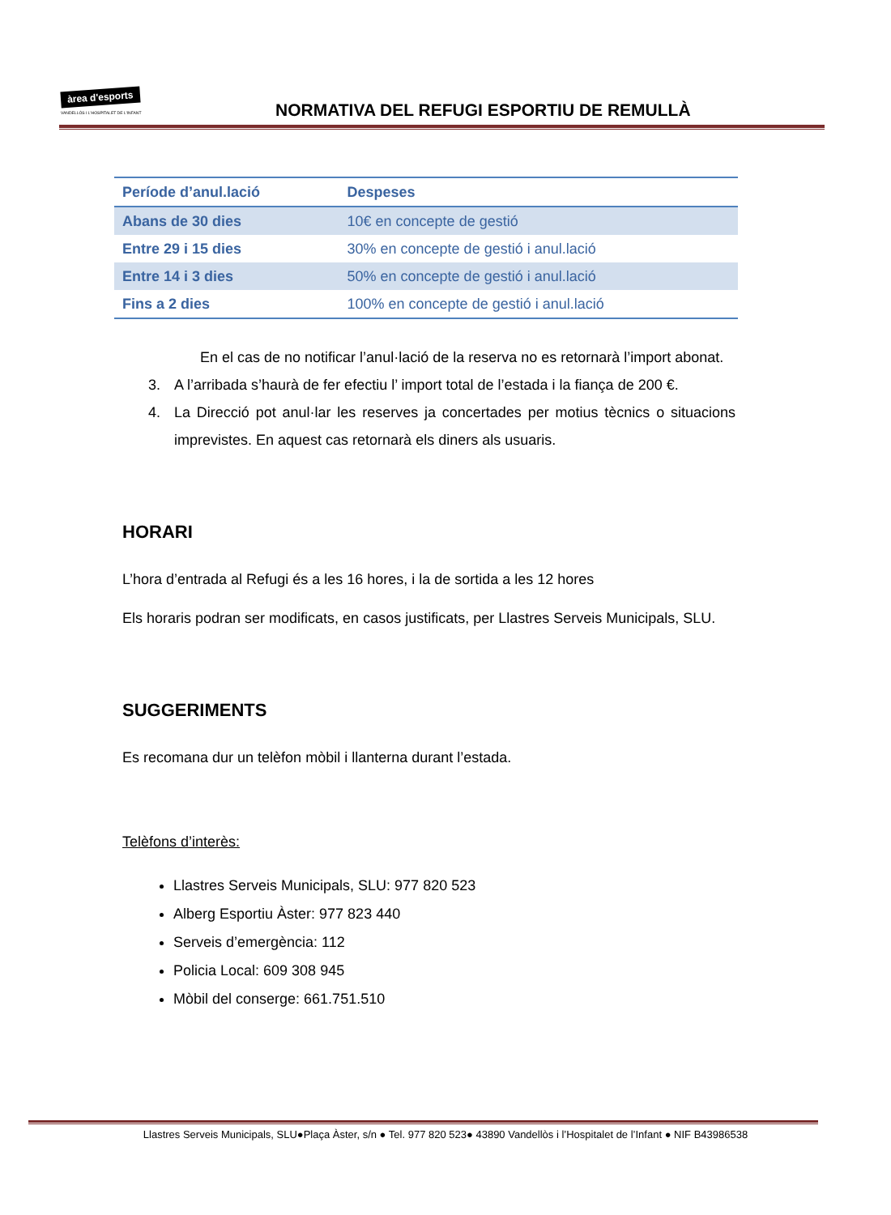àrea d'esports
VANDELLÒS I L'HOSPITALET DE L'INFANT
NORMATIVA DEL REFUGI ESPORTIU DE REMULLÀ
| Període d’anul.lació | Despeses |
| --- | --- |
| Abans de 30 dies | 10€ en concepte de gestió |
| Entre 29 i 15 dies | 30% en concepte de gestió i anul.lació |
| Entre 14 i 3 dies | 50% en concepte de gestió i anul.lació |
| Fins a 2 dies | 100% en concepte de gestió i anul.lació |
En el cas de no notificar l’anul·lació de la reserva no es retornarà l’import abonat.
3. A l’arribada s’haurà de fer efectiu l’ import total de l’estada i la fiança de 200 €.
4. La Direcció pot anul·lar les reserves ja concertades per motius tècnics o situacions imprevistes. En aquest cas retornarà els diners als usuaris.
HORARI
L’hora d’entrada al Refugi és a les 16 hores, i la de sortida a les 12 hores
Els horaris podran ser modificats, en casos justificats, per Llastres Serveis Municipals, SLU.
SUGGERIMENTS
Es recomana dur un telèfon mòbil i llanterna durant l’estada.
Telèfons d’interès:
Llastres Serveis Municipals, SLU: 977 820 523
Alberg Esportiu Àster: 977 823 440
Serveis d’emergència: 112
Policia Local: 609 308 945
Mòbil del conserge: 661.751.510
Llastres Serveis Municipals, SLU●Plaça Àster, s/n ● Tel. 977 820 523● 43890 Vandellòs i l’Hospitalet de l’Infant ● NIF B43986538